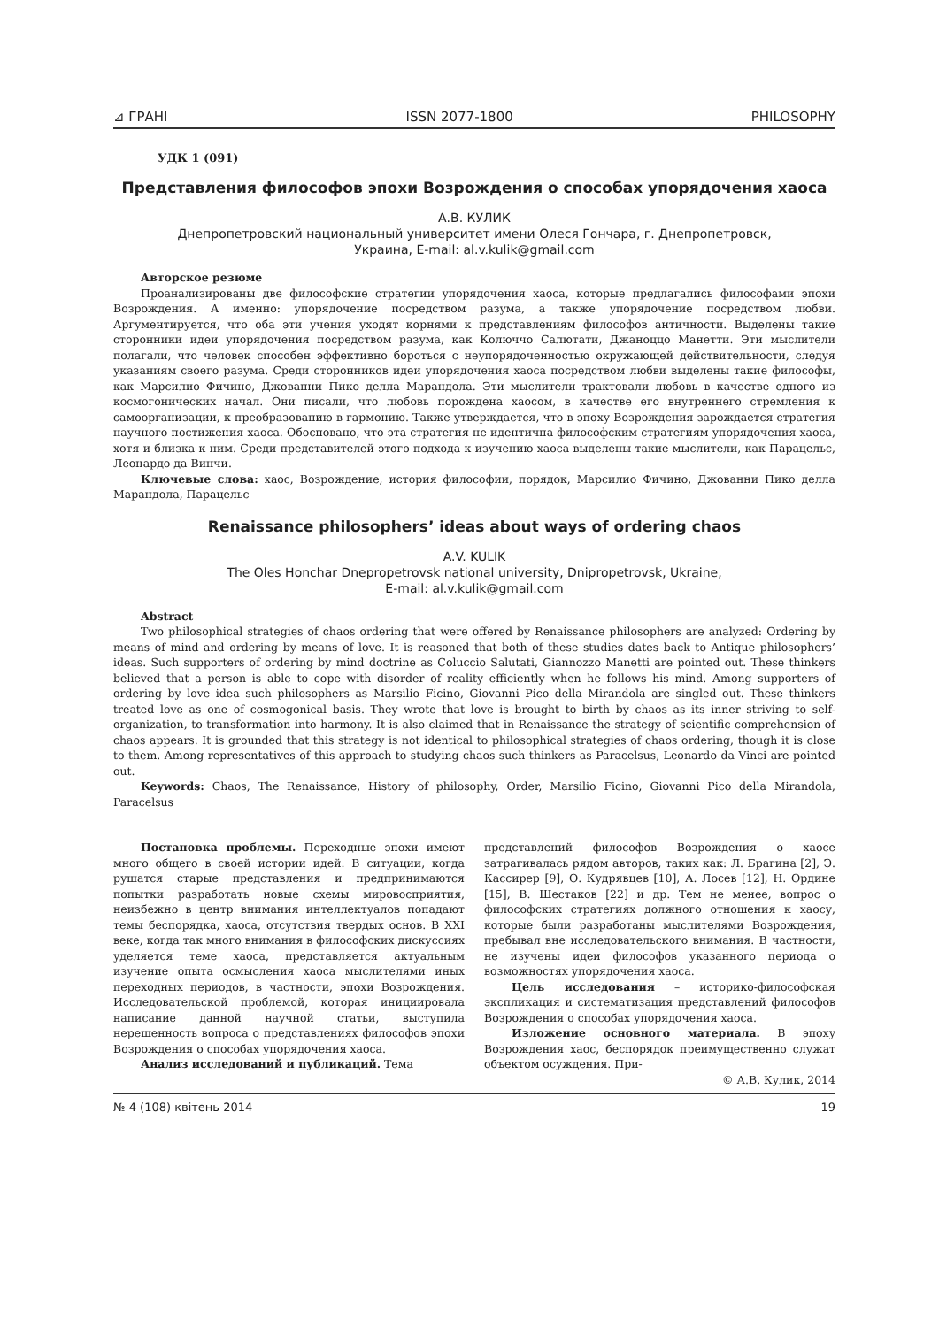⊿ ГРАНІ ISSN 2077-1800 PHILOSOPHY
УДК 1 (091)
Представления философов эпохи Возрождения о способах упорядочения хаоса
А.В. КУЛИК
Днепропетровский национальный университет имени Олеся Гончара, г. Днепропетровск,
Украина, E-mail: al.v.kulik@gmail.com
Авторское резюме
Проанализированы две философские стратегии упорядочения хаоса, которые предлагались философами эпохи Возрождения. А именно: упорядочение посредством разума, а также упорядочение посредством любви. Аргументируется, что оба эти учения уходят корнями к представлениям философов античности. Выделены такие сторонники идеи упорядочения посредством разума, как Колюччо Салютати, Джаноццо Манетти. Эти мыслители полагали, что человек способен эффективно бороться с неупорядоченностью окружающей действительности, следуя указаниям своего разума. Среди сторонников идеи упорядочения хаоса посредством любви выделены такие философы, как Марсилио Фичино, Джованни Пико делла Марандола. Эти мыслители трактовали любовь в качестве одного из космогонических начал. Они писали, что любовь порождена хаосом, в качестве его внутреннего стремления к самоорганизации, к преобразованию в гармонию. Также утверждается, что в эпоху Возрождения зарождается стратегия научного постижения хаоса. Обосновано, что эта стратегия не идентична философским стратегиям упорядочения хаоса, хотя и близка к ним. Среди представителей этого подхода к изучению хаоса выделены такие мыслители, как Парацельс, Леонардо да Винчи.
Ключевые слова: хаос, Возрождение, история философии, порядок, Марсилио Фичино, Джованни Пико делла Марандола, Парацельс
Renaissance philosophers’ ideas about ways of ordering chaos
A.V. KULIK
The Oles Honchar Dnepropetrovsk national university, Dnipropetrovsk, Ukraine,
E-mail: al.v.kulik@gmail.com
Abstract
Two philosophical strategies of chaos ordering that were offered by Renaissance philosophers are analyzed: Ordering by means of mind and ordering by means of love. It is reasoned that both of these studies dates back to Antique philosophers’ ideas. Such supporters of ordering by mind doctrine as Coluccio Salutati, Giannozzo Manetti are pointed out. These thinkers believed that a person is able to cope with disorder of reality efficiently when he follows his mind. Among supporters of ordering by love idea such philosophers as Marsilio Ficino, Giovanni Pico della Mirandola are singled out. These thinkers treated love as one of cosmogonical basis. They wrote that love is brought to birth by chaos as its inner striving to self-organization, to transformation into harmony. It is also claimed that in Renaissance the strategy of scientific comprehension of chaos appears. It is grounded that this strategy is not identical to philosophical strategies of chaos ordering, though it is close to them. Among representatives of this approach to studying chaos such thinkers as Paracelsus, Leonardo da Vinci are pointed out.
Keywords: Chaos, The Renaissance, History of philosophy, Order, Marsilio Ficino, Giovanni Pico della Mirandola, Paracelsus
Постановка проблемы. Переходные эпохи имеют много общего в своей истории идей. В ситуации, когда рушатся старые представления и предпринимаются попытки разработать новые схемы мировосприятия, неизбежно в центр внимания интеллектуалов попадают темы беспорядка, хаоса, отсутствия твердых основ. В XXI веке, когда так много внимания в философских дискуссиях уделяется теме хаоса, представляется актуальным изучение опыта осмысления хаоса мыслителями иных переходных периодов, в частности, эпохи Возрождения. Исследовательской проблемой, которая инициировала написание данной научной статьи, выступила нерешенность вопроса о представлениях философов эпохи Возрождения о способах упорядочения хаоса.
Анализ исследований и публикаций. Тема
представлений философов Возрождения о хаосе затрагивалась рядом авторов, таких как: Л. Брагина [2], Э. Кассирер [9], О. Кудрявцев [10], А. Лосев [12], Н. Ордине [15], В. Шестаков [22] и др. Тем не менее, вопрос о философских стратегиях должного отношения к хаосу, которые были разработаны мыслителями Возрождения, пребывал вне исследовательского внимания. В частности, не изучены идеи философов указанного периода о возможностях упорядочения хаоса.
Цель исследования – историко-философская экспликация и систематизация представлений философов Возрождения о способах упорядочения хаоса.
Изложение основного материала. В эпоху Возрождения хаос, беспорядок преимущественно служат объектом осуждения. При-
© А.В. Кулик, 2014
№ 4 (108) квітень 2014 19